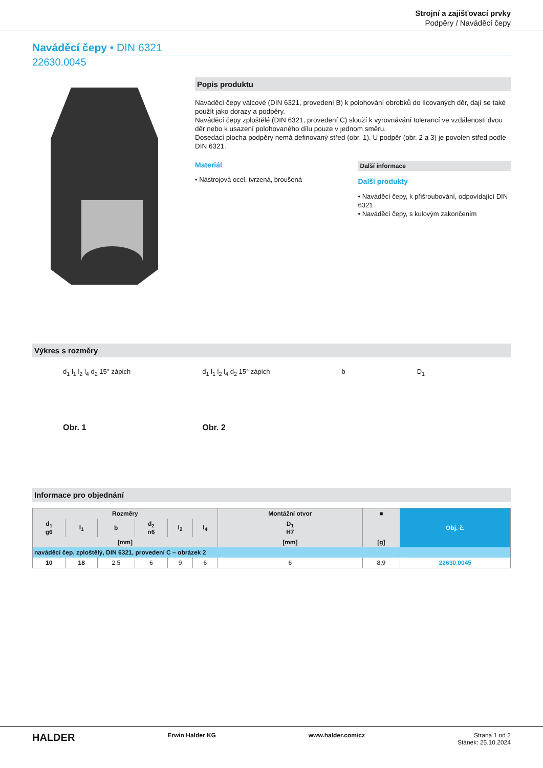Strojní a zajišťovací prvky
Podpěry / Naváděcí čepy
Naváděcí čepy • DIN 6321
22630.0045
Popis produktu
Naváděcí čepy válcové (DIN 6321, provedení B) k polohování obrobků do lícovaných děr, dají se také použít jako dorazy a podpěry.
Naváděcí čepy zploštělé (DIN 6321, provedení C) slouží k vyrovnávání tolerancí ve vzdálenosti dvou děr nebo k usazení polohovaného dílu pouze v jednom směru.
Dosedací plocha podpěry nemá definovaný střed (obr. 1). U podpěr (obr. 2 a 3) je povolen střed podle DIN 6321.
Materiál
• Nástrojová ocel, tvrzená, broušená
Další informace
Další produkty
• Naváděcí čepy, k přišroubování, odpovídající DIN 6321
• Naváděcí čepy, s kulovým zakončením
Výkres s rozměry
d<sub>1</sub> l<sub>1</sub> l<sub>2</sub> l<sub>4</sub> d<sub>2</sub> 15° zápich
Obr. 1
d<sub>1</sub> l<sub>1</sub> l<sub>2</sub> l<sub>4</sub> d<sub>2</sub> 15° zápich
Obr. 2
b D<sub>1</sub>
Informace pro objednání
| Rozměry | | | | | | Montážní otvor | ■ | Obj. č. |
| --- | --- | --- | --- | --- | --- | --- | --- | --- |
| d<sub>1</sub> g6 | l<sub>1</sub> | b | d<sub>2</sub> n6 | l<sub>2</sub> | l<sub>4</sub> | D<sub>1</sub> H7 | | |
| [mm] | | | | | | [mm] | [g] | |
| naváděcí čep, zploštělý, DIN 6321, provedení C – obrázek 2 | | | | | | | | |
| 10 | 18 | 2,5 | 6 | 9 | 6 | 6 | 8,9 | 22630.0045 |
HALDER Erwin Halder KG www.halder.com/cz Strana 1 od 2
Stánek: 25.10.2024